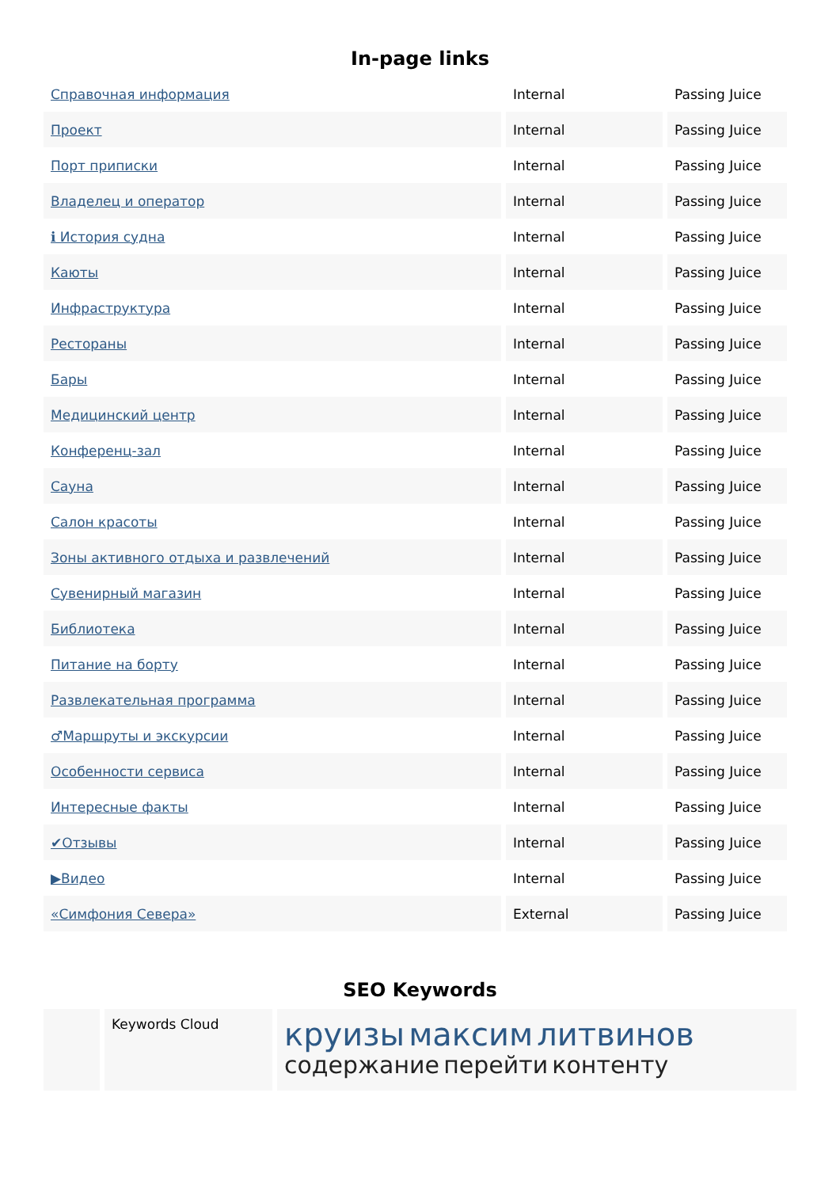In-page links
| Справочная информация | Internal | Passing Juice |
| Проект | Internal | Passing Juice |
| Порт приписки | Internal | Passing Juice |
| Владелец и оператор | Internal | Passing Juice |
| ℹ История судна | Internal | Passing Juice |
| Каюты | Internal | Passing Juice |
| Инфраструктура | Internal | Passing Juice |
| Рестораны | Internal | Passing Juice |
| Бары | Internal | Passing Juice |
| Медицинский центр | Internal | Passing Juice |
| Конференц-зал | Internal | Passing Juice |
| Сауна | Internal | Passing Juice |
| Салон красоты | Internal | Passing Juice |
| Зоны активного отдыха и развлечений | Internal | Passing Juice |
| Сувенирный магазин | Internal | Passing Juice |
| Библиотека | Internal | Passing Juice |
| Питание на борту | Internal | Passing Juice |
| Развлекательная программа | Internal | Passing Juice |
| ♂Маршруты и экскурсии | Internal | Passing Juice |
| Особенности сервиса | Internal | Passing Juice |
| Интересные факты | Internal | Passing Juice |
| ✔Отзывы | Internal | Passing Juice |
| ▶Видео | Internal | Passing Juice |
| «Симфония Севера» | External | Passing Juice |
SEO Keywords
Keywords Cloud
круизы максим литвинов
содержание перейти контенту